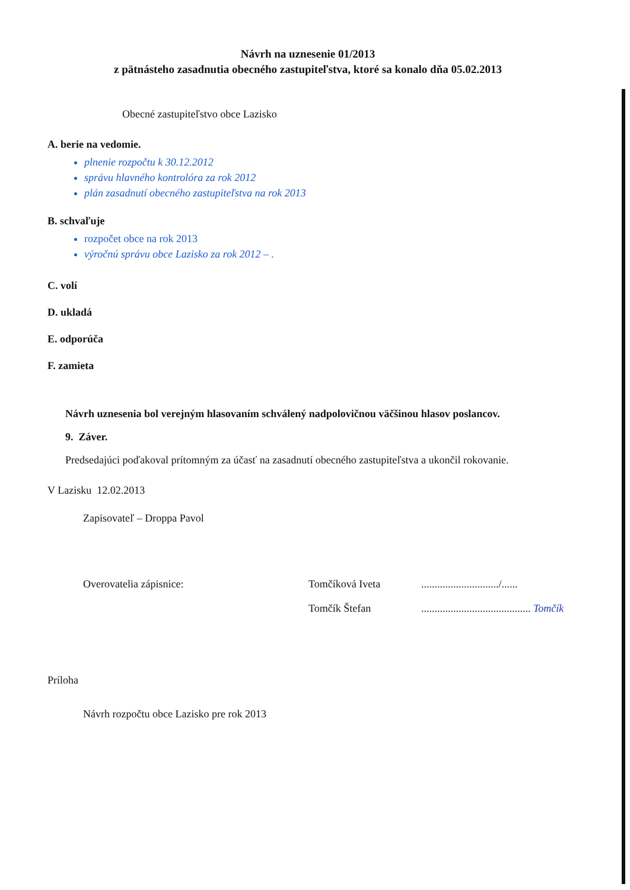Návrh na uznesenie 01/2013
z pätnásteho zasadnutia obecného zastupiteľstva, ktoré sa konalo dňa 05.02.2013
Obecné zastupiteľstvo obce Lazisko
A. berie na vedomie.
plnenie rozpočtu k 30.12.2012
správu hlavného kontrolóra za rok 2012
plán zasadnutí obecného zastupiteľstva na rok 2013
B. schvaľuje
rozpočet obce na rok 2013
výročnú správu obce Lazisko za rok 2012 – .
C. volí
D. ukladá
E. odporúča
F. zamieta
Návrh uznesenia bol verejným hlasovaním schválený nadpolovičnou väčšinou hlasov poslancov.
9. Záver.
Predsedajúci poďakoval prítomným za účasť na zasadnutí obecného zastupiteľstva a ukončil rokovanie.
V Lazisku 12.02.2013
Zapisovateľ – Droppa Pavol
Overovatelia zápisnice: Tomčíková Iveta............................./......
Tomčík Štefan......................................... Tomčík
Príloha
Návrh rozpočtu obce Lazisko pre rok 2013